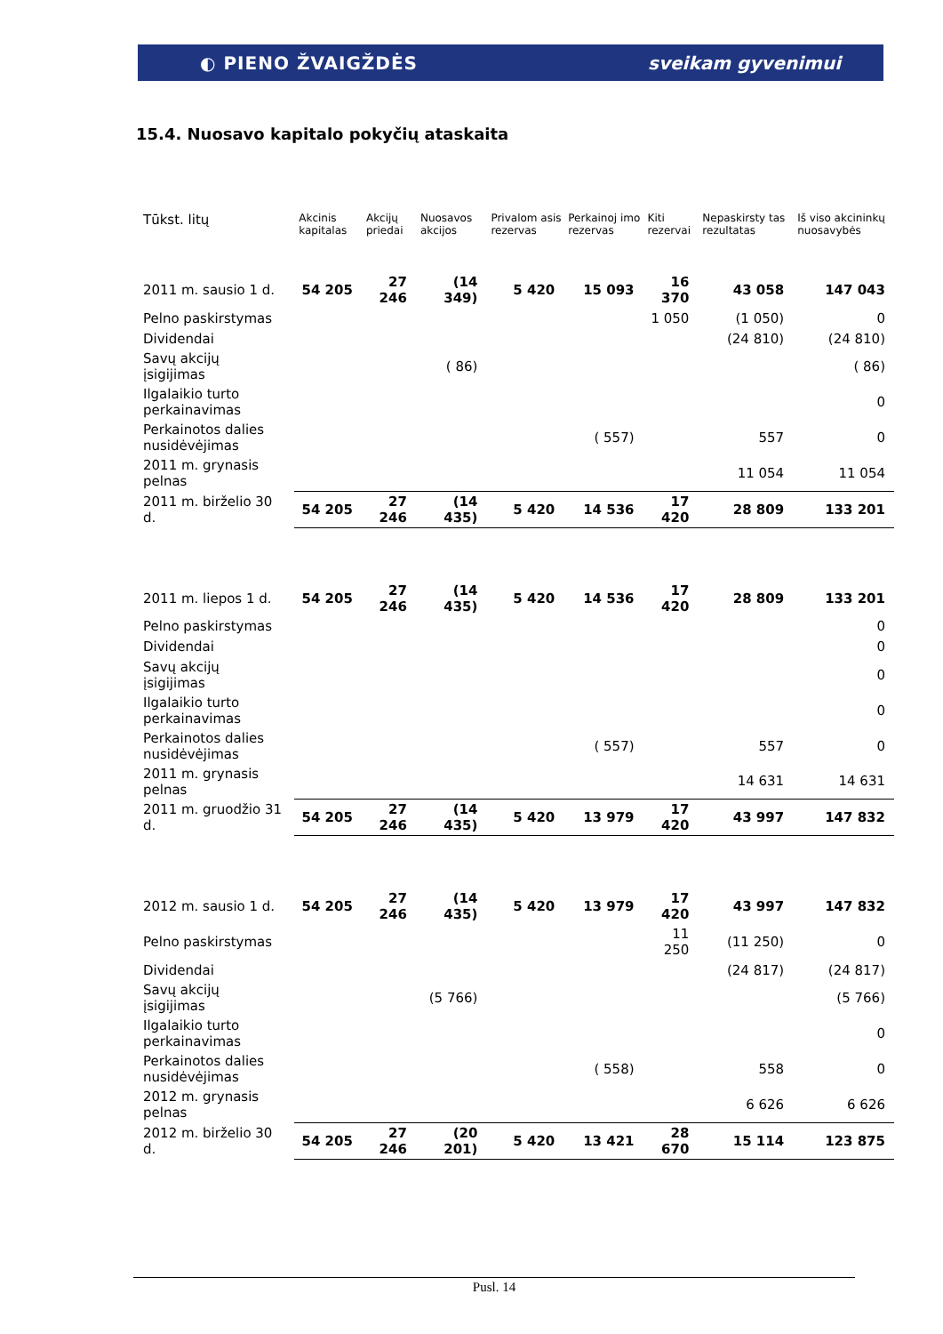◐ PIENO ŽVAIGŽDĖS sveikam gyvenimui
15.4. Nuosavo kapitalo pokyčių ataskaita
| Tūkst. litų | Akcinis kapitalas | Akcijų priedai | Nuosavos akcijos | Privalom asis rezervas | Perkainoj imo rezervas | Kiti rezervai | Nepaskirsty tas rezultatas | Iš viso akcininkų nuosavybės |
| --- | --- | --- | --- | --- | --- | --- | --- | --- |
| 2011 m. sausio 1 d. | 54 205 | 27 246 | (14 349) | 5 420 | 15 093 | 16 370 | 43 058 | 147 043 |
| Pelno paskirstymas | | | | | | 1 050 | (1 050) | 0 |
| Dividendai | | | | | | | (24 810) | (24 810) |
| Savų akcijų įsigijimas | | | ( 86) | | | | | ( 86) |
| Ilgalaikio turto perkainavimas | | | | | | | | 0 |
| Perkainotos dalies nusidėvėjimas | | | | | ( 557) | | 557 | 0 |
| 2011 m. grynasis pelnas | | | | | | | 11 054 | 11 054 |
| 2011 m. birželio 30 d. | 54 205 | 27 246 | (14 435) | 5 420 | 14 536 | 17 420 | 28 809 | 133 201 |
| 2011 m. liepos 1 d. | 54 205 | 27 246 | (14 435) | 5 420 | 14 536 | 17 420 | 28 809 | 133 201 |
| Pelno paskirstymas | | | | | | | | 0 |
| Dividendai | | | | | | | | 0 |
| Savų akcijų įsigijimas | | | | | | | | 0 |
| Ilgalaikio turto perkainavimas | | | | | | | | 0 |
| Perkainotos dalies nusidėvėjimas | | | | | ( 557) | | 557 | 0 |
| 2011 m. grynasis pelnas | | | | | | | 14 631 | 14 631 |
| 2011 m. gruodžio 31 d. | 54 205 | 27 246 | (14 435) | 5 420 | 13 979 | 17 420 | 43 997 | 147 832 |
| 2012 m. sausio 1 d. | 54 205 | 27 246 | (14 435) | 5 420 | 13 979 | 17 420 | 43 997 | 147 832 |
| Pelno paskirstymas | | | | | | 11 250 | (11 250) | 0 |
| Dividendai | | | | | | | (24 817) | (24 817) |
| Savų akcijų įsigijimas | | | (5 766) | | | | | (5 766) |
| Ilgalaikio turto perkainavimas | | | | | | | | 0 |
| Perkainotos dalies nusidėvėjimas | | | | | ( 558) | | 558 | 0 |
| 2012 m. grynasis pelnas | | | | | | | 6 626 | 6 626 |
| 2012 m. birželio 30 d. | 54 205 | 27 246 | (20 201) | 5 420 | 13 421 | 28 670 | 15 114 | 123 875 |
Pusl. 14